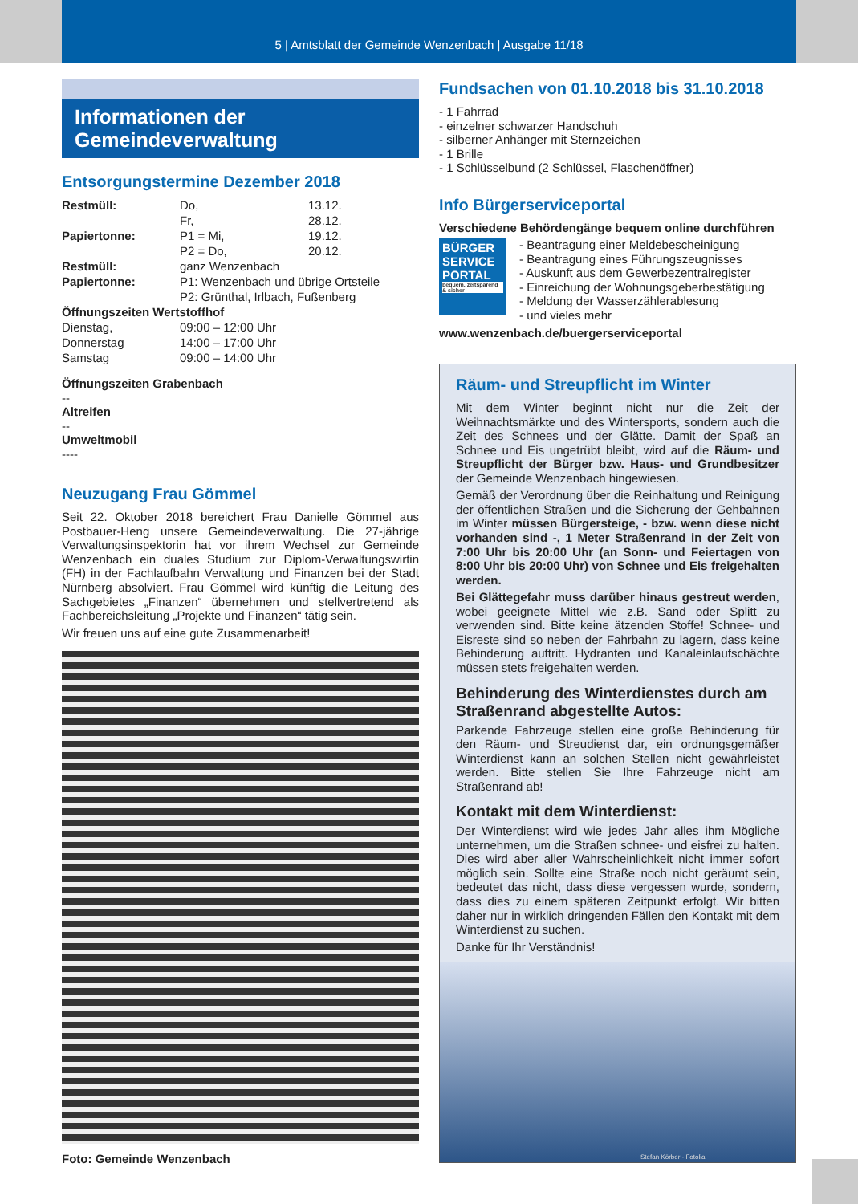5 | Amtsblatt der Gemeinde Wenzenbach | Ausgabe 11/18
Informationen der Gemeindeverwaltung
Entsorgungstermine Dezember 2018
| Restmüll: | Do, | 13.12. |
| | Fr, | 28.12. |
| Papiertonne: | P1 = Mi, | 19.12. |
| | P2 = Do, | 20.12. |
| Restmüll: | ganz Wenzenbach | |
| Papiertonne: | P1: Wenzenbach und übrige Ortsteile | |
| | P2: Grünthal, Irlbach, Fußenberg | |
| Öffnungszeiten Wertstoffhof | | |
| Dienstag, | 09:00 – 12:00 Uhr | |
| Donnerstag | 14:00 – 17:00 Uhr | |
| Samstag | 09:00 – 14:00 Uhr | |
Öffnungszeiten Grabenbach
--
Altreifen
--
Umweltmobil
----
Neuzugang Frau Gömmel
Seit 22. Oktober 2018 bereichert Frau Danielle Gömmel aus Postbauer-Heng unsere Gemeindeverwaltung. Die 27-jährige Verwaltungsinspektorin hat vor ihrem Wechsel zur Gemeinde Wenzenbach ein duales Studium zur Diplom-Verwaltungswirtin (FH) in der Fachlaufbahn Verwaltung und Finanzen bei der Stadt Nürnberg absolviert. Frau Gömmel wird künftig die Leitung des Sachgebietes „Finanzen“ übernehmen und stellvertretend als Fachbereichsleitung „Projekte und Finanzen“ tätig sein.
Wir freuen uns auf eine gute Zusammenarbeit!
Foto: Gemeinde Wenzenbach
Fundsachen von 01.10.2018 bis 31.10.2018
- 1 Fahrrad
- einzelner schwarzer Handschuh
- silberner Anhänger mit Sternzeichen
- 1 Brille
- 1 Schlüsselbund (2 Schlüssel, Flaschenöffner)
Info Bürgerserviceportal
Verschiedene Behördengänge bequem online durchführen
BÜRGER SERVICE PORTAL
bequem, zeitsparend & sicher
- Beantragung einer Meldebescheinigung
- Beantragung eines Führungszeugnisses
- Auskunft aus dem Gewerbezentralregister
- Einreichung der Wohnungsgeberbestätigung
- Meldung der Wasserzählerablesung
- und vieles mehr
www.wenzenbach.de/buergerserviceportal
Räum- und Streupflicht im Winter
Mit dem Winter beginnt nicht nur die Zeit der Weihnachtsmärkte und des Wintersports, sondern auch die Zeit des Schnees und der Glätte. Damit der Spaß an Schnee und Eis ungetrübt bleibt, wird auf die Räum- und Streupflicht der Bürger bzw. Haus- und Grundbesitzer der Gemeinde Wenzenbach hingewiesen.
Gemäß der Verordnung über die Reinhaltung und Reinigung der öffentlichen Straßen und die Sicherung der Gehbahnen im Winter müssen Bürgersteige, - bzw. wenn diese nicht vorhanden sind -, 1 Meter Straßenrand in der Zeit von 7:00 Uhr bis 20:00 Uhr (an Sonn- und Feiertagen von 8:00 Uhr bis 20:00 Uhr) von Schnee und Eis freigehalten werden.
Bei Glättegefahr muss darüber hinaus gestreut werden, wobei geeignete Mittel wie z.B. Sand oder Splitt zu verwenden sind. Bitte keine ätzenden Stoffe! Schnee- und Eisreste sind so neben der Fahrbahn zu lagern, dass keine Behinderung auftritt. Hydranten und Kanaleinlaufschächte müssen stets freigehalten werden.
Behinderung des Winterdienstes durch am Straßenrand abgestellte Autos:
Parkende Fahrzeuge stellen eine große Behinderung für den Räum- und Streudienst dar, ein ordnungsgemäßer Winterdienst kann an solchen Stellen nicht gewährleistet werden. Bitte stellen Sie Ihre Fahrzeuge nicht am Straßenrand ab!
Kontakt mit dem Winterdienst:
Der Winterdienst wird wie jedes Jahr alles ihm Mögliche unternehmen, um die Straßen schnee- und eisfrei zu halten. Dies wird aber aller Wahrscheinlichkeit nicht immer sofort möglich sein. Sollte eine Straße noch nicht geräumt sein, bedeutet das nicht, dass diese vergessen wurde, sondern, dass dies zu einem späteren Zeitpunkt erfolgt. Wir bitten daher nur in wirklich dringenden Fällen den Kontakt mit dem Winterdienst zu suchen.
Danke für Ihr Verständnis!
Stefan Körber - Fotolia